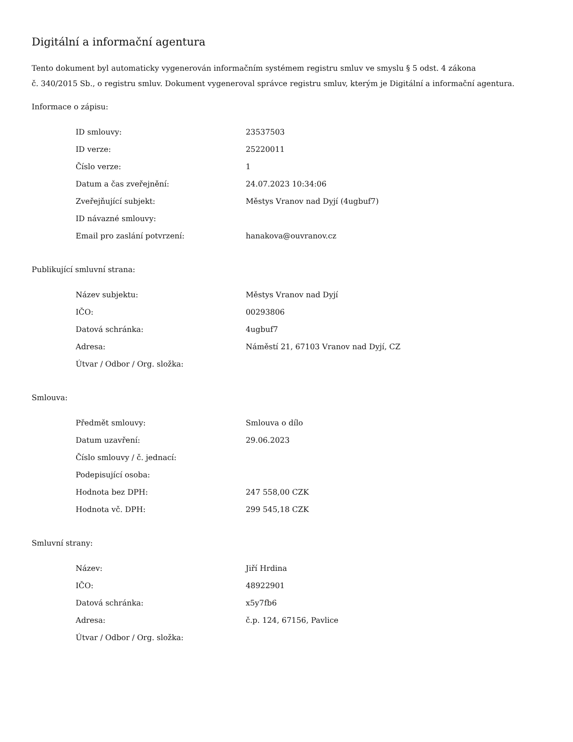Digitální a informační agentura
Tento dokument byl automaticky vygenerován informačním systémem registru smluv ve smyslu § 5 odst. 4 zákona
č. 340/2015 Sb., o registru smluv. Dokument vygeneroval správce registru smluv, kterým je Digitální a informační agentura.
Informace o zápisu:
| ID smlouvy: | 23537503 |
| ID verze: | 25220011 |
| Číslo verze: | 1 |
| Datum a čas zveřejnění: | 24.07.2023 10:34:06 |
| Zveřejňující subjekt: | Městys Vranov nad Dyjí (4ugbuf7) |
| ID návazné smlouvy: | |
| Email pro zaslání potvrzení: | hanakova@ouvranov.cz |
Publikující smluvní strana:
| Název subjektu: | Městys Vranov nad Dyjí |
| IČO: | 00293806 |
| Datová schránka: | 4ugbuf7 |
| Adresa: | Náměstí 21, 67103 Vranov nad Dyjí, CZ |
| Útvar / Odbor / Org. složka: | |
Smlouva:
| Předmět smlouvy: | Smlouva o dílo |
| Datum uzavření: | 29.06.2023 |
| Číslo smlouvy / č. jednací: | |
| Podepisující osoba: | |
| Hodnota bez DPH: | 247 558,00 CZK |
| Hodnota vč. DPH: | 299 545,18 CZK |
Smluvní strany:
| Název: | Jiří Hrdina |
| IČO: | 48922901 |
| Datová schránka: | x5y7fb6 |
| Adresa: | č.p. 124, 67156, Pavlice |
| Útvar / Odbor / Org. složka: | |